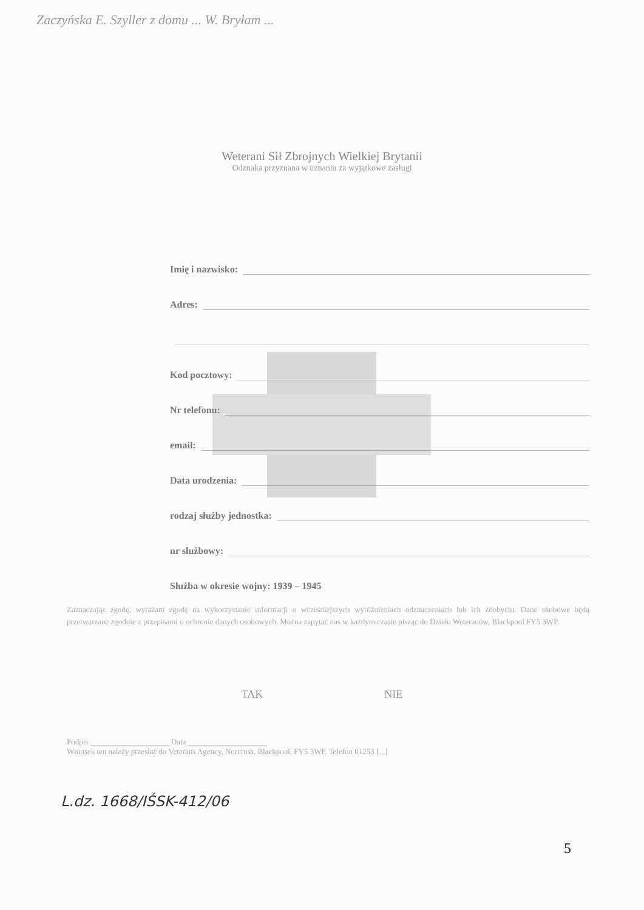Zaczyńska E. Szyller z domu ... W. Bryłam ...
Weterani Sił Zbrojnych Wielkiej Brytanii
Odznaka przyznana w uznaniu za wyjątkowe zasługi
Imię i nazwisko:
Adres:
Kod pocztowy:
Nr telefonu:
email:
Data urodzenia:
rodzaj służby jednostka:
nr służbowy:
Służba w okresie wojny: 1939 – 1945
Zaznaczając zgodę, wyrażam zgodę na wykorzystanie informacji o wcześniejszych wyróżnieniach odznaczeniach lub ich zdobyciu. Dane osobowe będą przetwarzane zgodnie z przepisami o ochronie danych osobowych. Można zapytać nas w każdym czasie pisząc do Działu Weteranów, Blackpool FY5 3WP.
TAK NIE
Podpis ____________________ Data ____________________
Wniosek ten należy przesłać do Veterans Agency, Norcross, Blackpool, FY5 3WP. Telefon 01253 [...]
L.dz. 1668/IŚSK-412/06
5